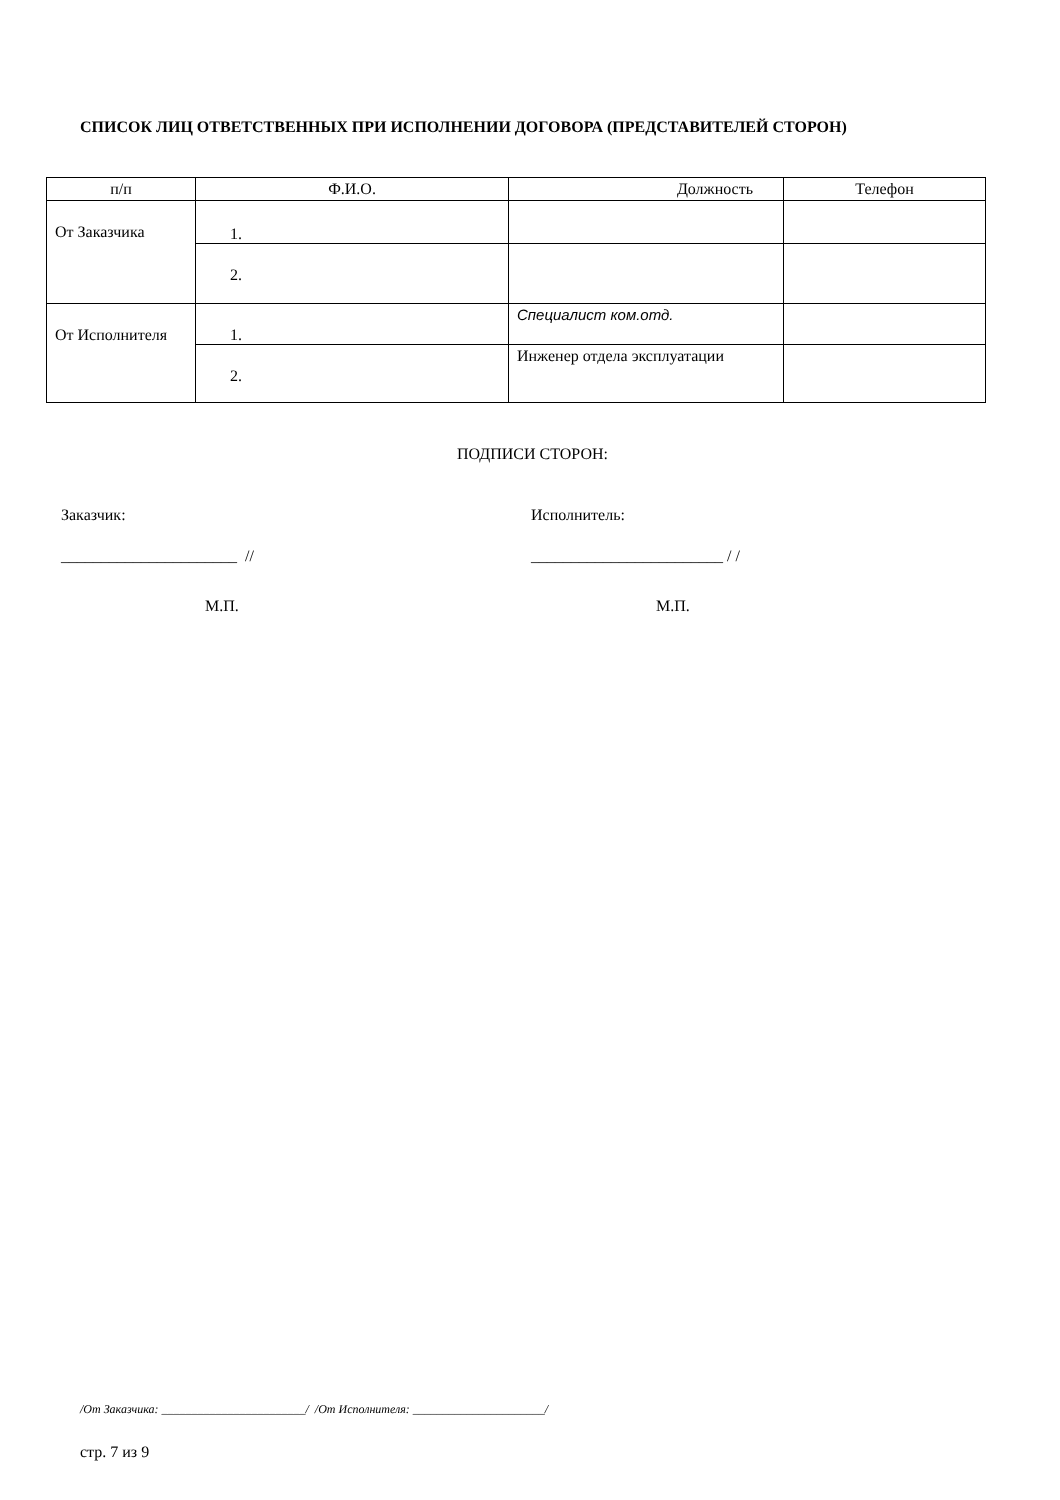СПИСОК ЛИЦ ОТВЕТСТВЕННЫХ ПРИ ИСПОЛНЕНИИ ДОГОВОРА (ПРЕДСТАВИТЕЛЕЙ СТОРОН)
| п/п | Ф.И.О. | Должность | Телефон |
| --- | --- | --- | --- |
| От Заказчика | 1. | | |
| | 2. | | |
| От Исполнителя | 1. | Специалист ком.отд. | |
| | 2. | Инженер отдела эксплуатации | |
ПОДПИСИ СТОРОН:
Заказчик: Исполнитель:
______________________ // ________________________ / /
М.П. М.П.
/От Заказчика: ________________________/ /От Исполнителя: ______________________/
стр. 7 из 9